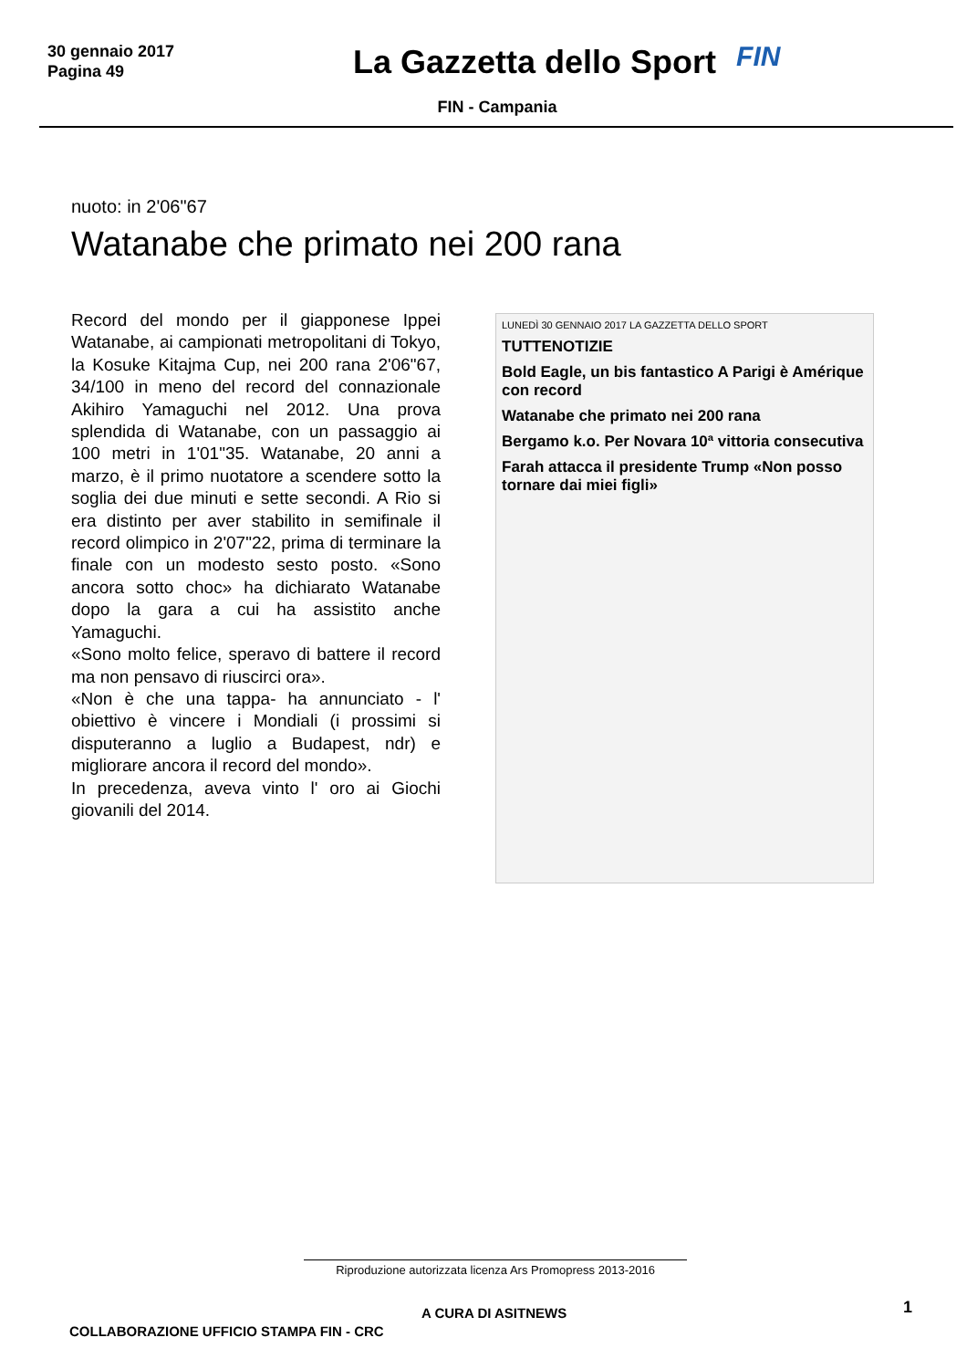30 gennaio 2017
Pagina 49
La Gazzetta dello Sport
FIN
FIN - Campania
nuoto: in 2'06"67
Watanabe che primato nei 200 rana
Record del mondo per il giapponese Ippei Watanabe, ai campionati metropolitani di Tokyo, la Kosuke Kitajma Cup, nei 200 rana 2'06"67, 34/100 in meno del record del connazionale Akihiro Yamaguchi nel 2012. Una prova splendida di Watanabe, con un passaggio ai 100 metri in 1'01"35. Watanabe, 20 anni a marzo, è il primo nuotatore a scendere sotto la soglia dei due minuti e sette secondi. A Rio si era distinto per aver stabilito in semifinale il record olimpico in 2'07"22, prima di terminare la finale con un modesto sesto posto. «Sono ancora sotto choc» ha dichiarato Watanabe dopo la gara a cui ha assistito anche Yamaguchi.
«Sono molto felice, speravo di battere il record ma non pensavo di riuscirci ora».
«Non è che una tappa- ha annunciato - l' obiettivo è vincere i Mondiali (i prossimi si disputeranno a luglio a Budapest, ndr) e migliorare ancora il record del mondo».
In precedenza, aveva vinto l' oro ai Giochi giovanili del 2014.
LUNEDÌ 30 GENNAIO 2017 LA GAZZETTA DELLO SPORT
TUTTENOTIZIE
Bold Eagle, un bis fantastico A Parigi è Amérique con record
Watanabe che primato nei 200 rana
Bergamo k.o. Per Novara 10ª vittoria consecutiva
Farah attacca il presidente Trump «Non posso tornare dai miei figli»
Riproduzione autorizzata licenza Ars Promopress 2013-2016
A CURA DI ASITNEWS 1
COLLABORAZIONE UFFICIO STAMPA FIN - CRC